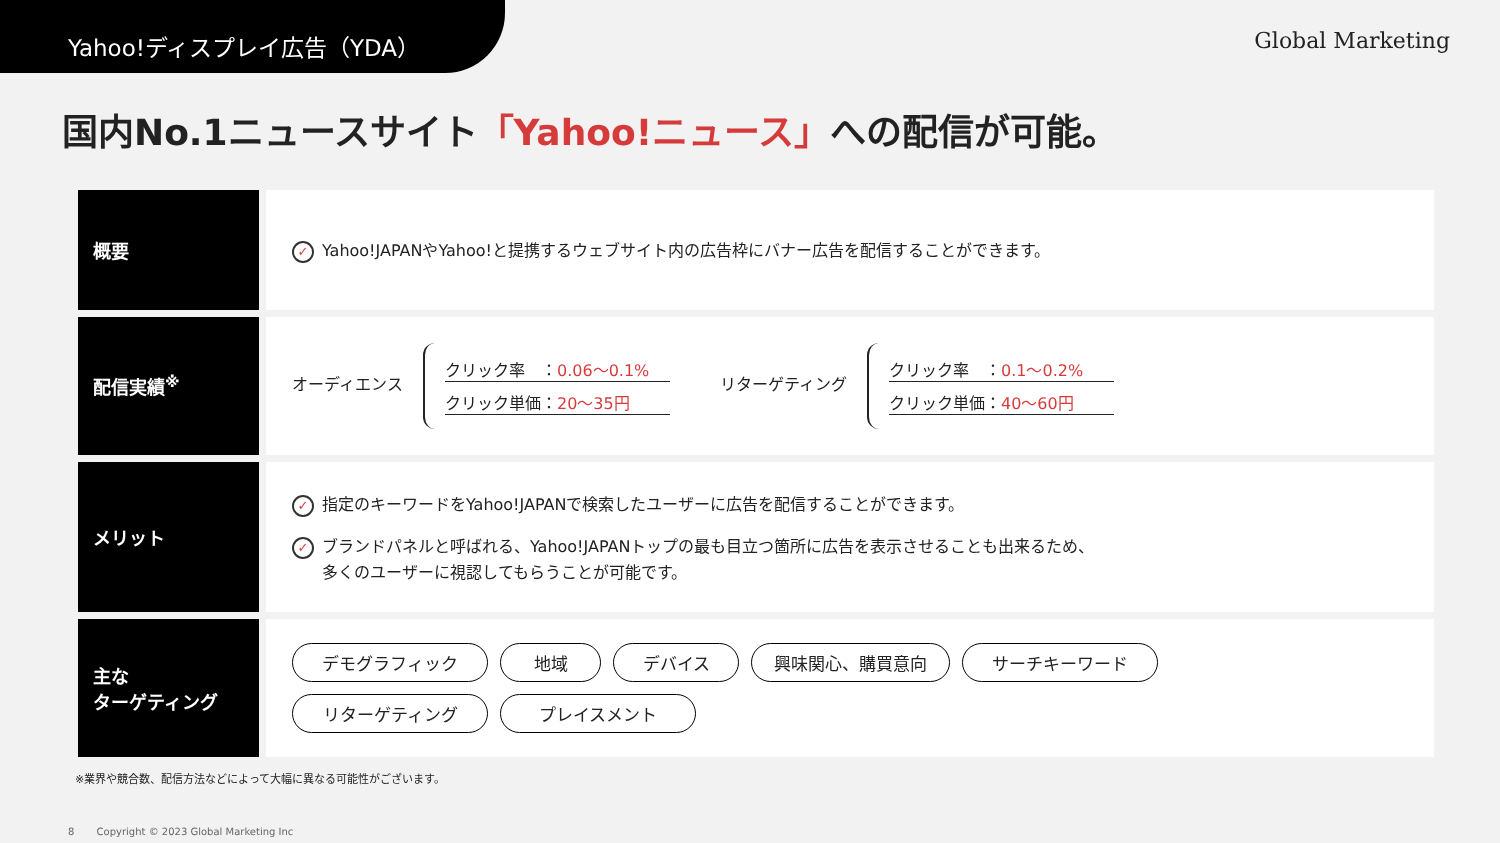Yahoo!ディスプレイ広告（YDA）
Global Marketing
国内No.1ニュースサイト「Yahoo!ニュース」への配信が可能。
| 概要 | ✓ Yahoo!JAPANやYahoo!と提携するウェブサイト内の広告枠にバナー広告を配信することができます。 |
| 配信実績<sup>※</sup> | オーディエンス クリック率 ： 0.06〜0.1% クリック単価： 20〜35円 リターゲティング クリック率 ： 0.1〜0.2% クリック単価： 40〜60円 |
| メリット | ✓ 指定のキーワードをYahoo!JAPANで検索したユーザーに広告を配信することができます。 ✓ ブランドパネルと呼ばれる、Yahoo!JAPANトップの最も目立つ箇所に広告を表示させることも出来るため、 多くのユーザーに視認してもらうことが可能です。 |
| 主な ターゲティング | デモグラフィック 地域 デバイス 興味関心、購買意向 サーチキーワード リターゲティング プレイスメント |
※業界や競合数、配信方法などによって大幅に異なる可能性がございます。
8 Copyright © 2023 Global Marketing Inc